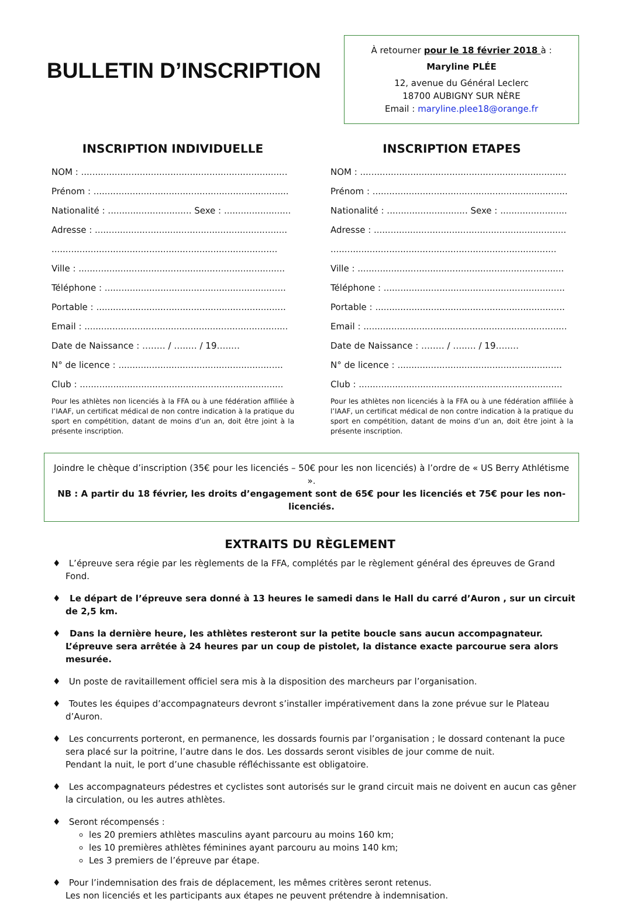BULLETIN D’INSCRIPTION
À retourner pour le 18 février 2018 à :
Maryline PLÉE
12, avenue du Général Leclerc
18700 AUBIGNY SUR NÈRE
Email : maryline.plee18@orange.fr
INSCRIPTION INDIVIDUELLE
NOM : ..........................................................................
Prénom : ......................................................................
Nationalité : .............................. Sexe : ........................
Adresse : .....................................................................
.................................................................................
Ville : ..........................................................................
Téléphone : .................................................................
Portable : ....................................................................
Email : .........................................................................
Date de Naissance : …..… / …..… / 19…..…
N° de licence : ...........................................................
Club : .........................................................................
Pour les athlètes non licenciés à la FFA ou à une fédération affiliée à l’IAAF, un certificat médical de non contre indication à la pratique du sport en compétition, datant de moins d’un an, doit être joint à la présente inscription.
INSCRIPTION ETAPES
NOM : ..........................................................................
Prénom : ......................................................................
Nationalité : ............................. Sexe : ........................
Adresse : .....................................................................
.................................................................................
Ville : ..........................................................................
Téléphone : .................................................................
Portable : ....................................................................
Email : .........................................................................
Date de Naissance : …..… / …..… / 19…..…
N° de licence : ...........................................................
Club : .........................................................................
Pour les athlètes non licenciés à la FFA ou à une fédération affiliée à l’IAAF, un certificat médical de non contre indication à la pratique du sport en compétition, datant de moins d’un an, doit être joint à la présente inscription.
Joindre le chèque d’inscription (35€ pour les licenciés – 50€ pour les non licenciés) à l’ordre de « US Berry Athlétisme ».
NB : A partir du 18 février, les droits d’engagement sont de 65€ pour les licenciés et 75€ pour les non-licenciés.
EXTRAITS DU RÈGLEMENT
♦ L’épreuve sera régie par les règlements de la FFA, complétés par le règlement général des épreuves de Grand Fond.
♦ Le départ de l’épreuve sera donné à 13 heures le samedi dans le Hall du carré d’Auron , sur un circuit de 2,5 km.
♦ Dans la dernière heure, les athlètes resteront sur la petite boucle sans aucun accompagnateur. L’épreuve sera arrêtée à 24 heures par un coup de pistolet, la distance exacte parcourue sera alors mesurée.
♦ Un poste de ravitaillement officiel sera mis à la disposition des marcheurs par l’organisation.
♦ Toutes les équipes d’accompagnateurs devront s’installer impérativement dans la zone prévue sur le Plateau d’Auron.
♦ Les concurrents porteront, en permanence, les dossards fournis par l’organisation ; le dossard contenant la puce sera placé sur la poitrine, l’autre dans le dos. Les dossards seront visibles de jour comme de nuit.
Pendant la nuit, le port d’une chasuble réfléchissante est obligatoire.
♦ Les accompagnateurs pédestres et cyclistes sont autorisés sur le grand circuit mais ne doivent en aucun cas gêner la circulation, ou les autres athlètes.
♦ Seront récompensés :
les 20 premiers athlètes masculins ayant parcouru au moins 160 km;
les 10 premières athlètes féminines ayant parcouru au moins 140 km;
Les 3 premiers de l’épreuve par étape.
♦ Pour l’indemnisation des frais de déplacement, les mêmes critères seront retenus.
Les non licenciés et les participants aux étapes ne peuvent prétendre à indemnisation.